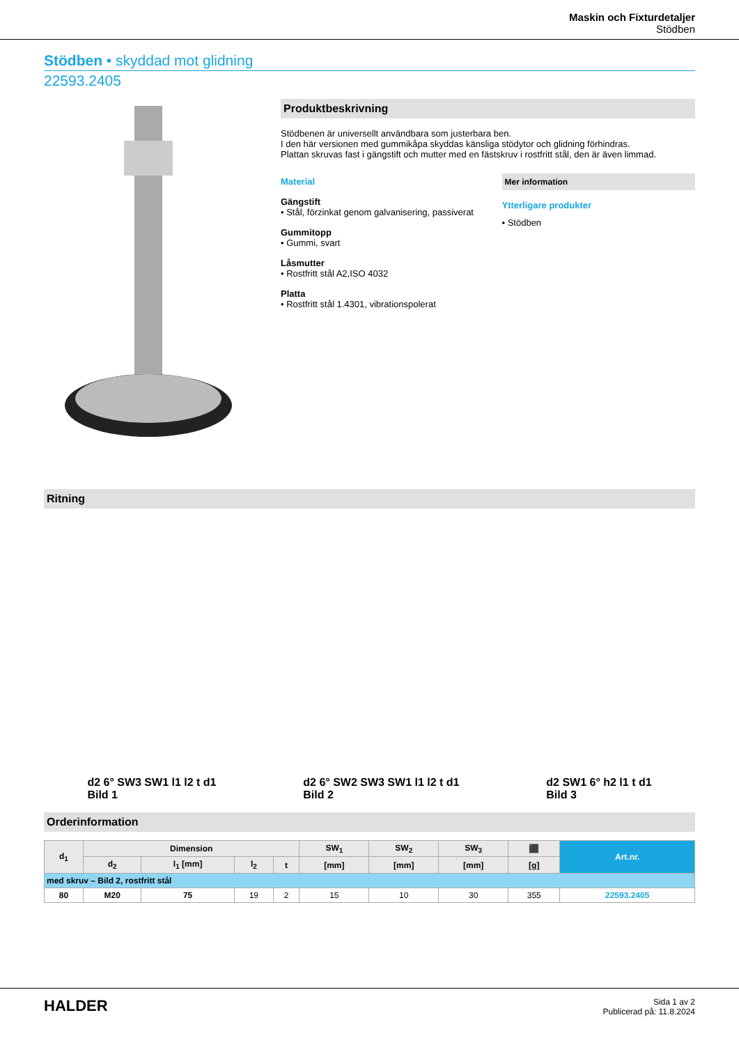Maskin och Fixturdetaljer
Stödben
Stödben • skyddad mot glidning
22593.2405
Produktbeskrivning
Stödbenen är universellt användbara som justerbara ben.
I den här versionen med gummikåpa skyddas känsliga stödytor och glidning förhindras.
Plattan skruvas fast i gängstift och mutter med en fästskruv i rostfritt stål, den är även limmad.
Material
Gängstift
• Stål, förzinkat genom galvanisering, passiverat
Gummitopp
• Gummi, svart
Låsmutter
• Rostfritt stål A2,ISO 4032
Platta
• Rostfritt stål 1.4301, vibrationspolerat
Mer information
Ytterligare produkter
• Stödben
Ritning
d2 6° SW3 SW1 l1 l2 t d1
Bild 1
d2 6° SW2 SW3 SW1 l1 l2 t d1
Bild 2
d2 SW1 6° h2 l1 t d1
Bild 3
Orderinformation
| d<sub>1</sub> | Dimension | | | | SW<sub>1</sub> | SW<sub>2</sub> | SW<sub>3</sub> | ⬛ | Art.nr. |
| --- | --- | --- | --- | --- | --- | --- | --- | --- | --- |
| | d<sub>2</sub> | l<sub>1</sub> [mm] | l<sub>2</sub> | t | [mm] | [mm] | [mm] | [g] | |
| med skruv – Bild 2, rostfritt stål | | | | | | | | | |
| 80 | M20 | 75 | 19 | 2 | 15 | 10 | 30 | 355 | 22593.2405 |
HALDER
Sida 1 av 2
Publicerad på: 11.8.2024